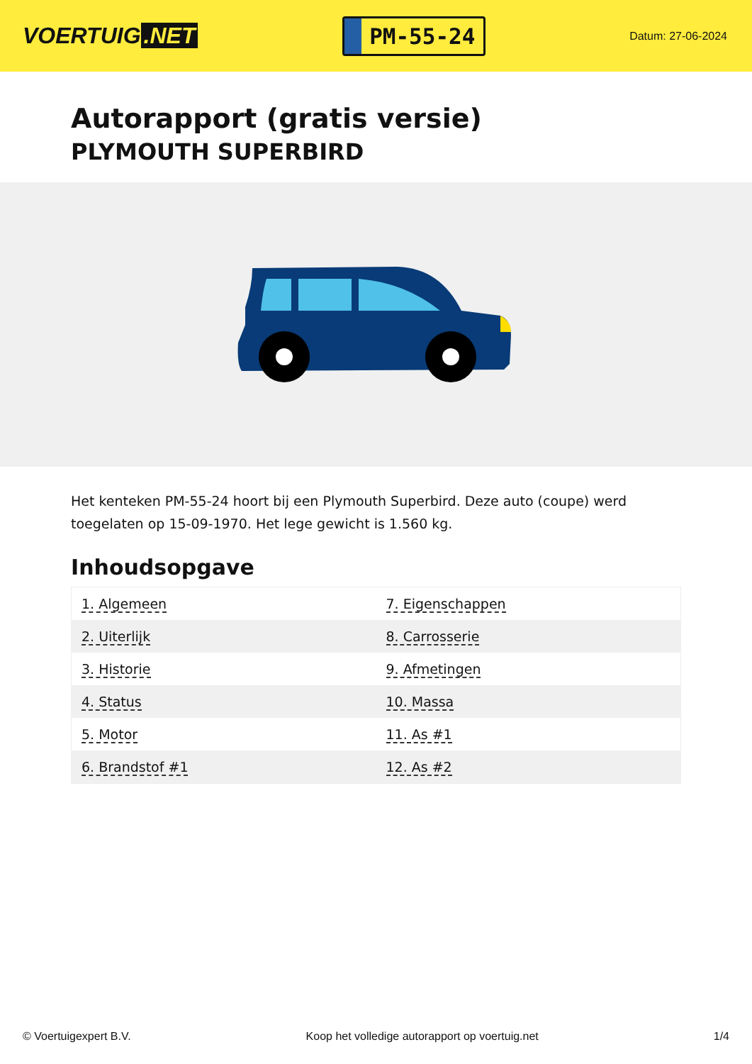VOERTUIG.NET
PM-55-24
Datum: 27-06-2024
Autorapport (gratis versie)
PLYMOUTH SUPERBIRD
Het kenteken PM-55-24 hoort bij een Plymouth Superbird. Deze auto (coupe) werd toegelaten op 15-09-1970. Het lege gewicht is 1.560 kg.
Inhoudsopgave
| 1. Algemeen | 7. Eigenschappen |
| 2. Uiterlijk | 8. Carrosserie |
| 3. Historie | 9. Afmetingen |
| 4. Status | 10. Massa |
| 5. Motor | 11. As #1 |
| 6. Brandstof #1 | 12. As #2 |
© Voertuigexpert B.V. Koop het volledige autorapport op voertuig.net 1/4